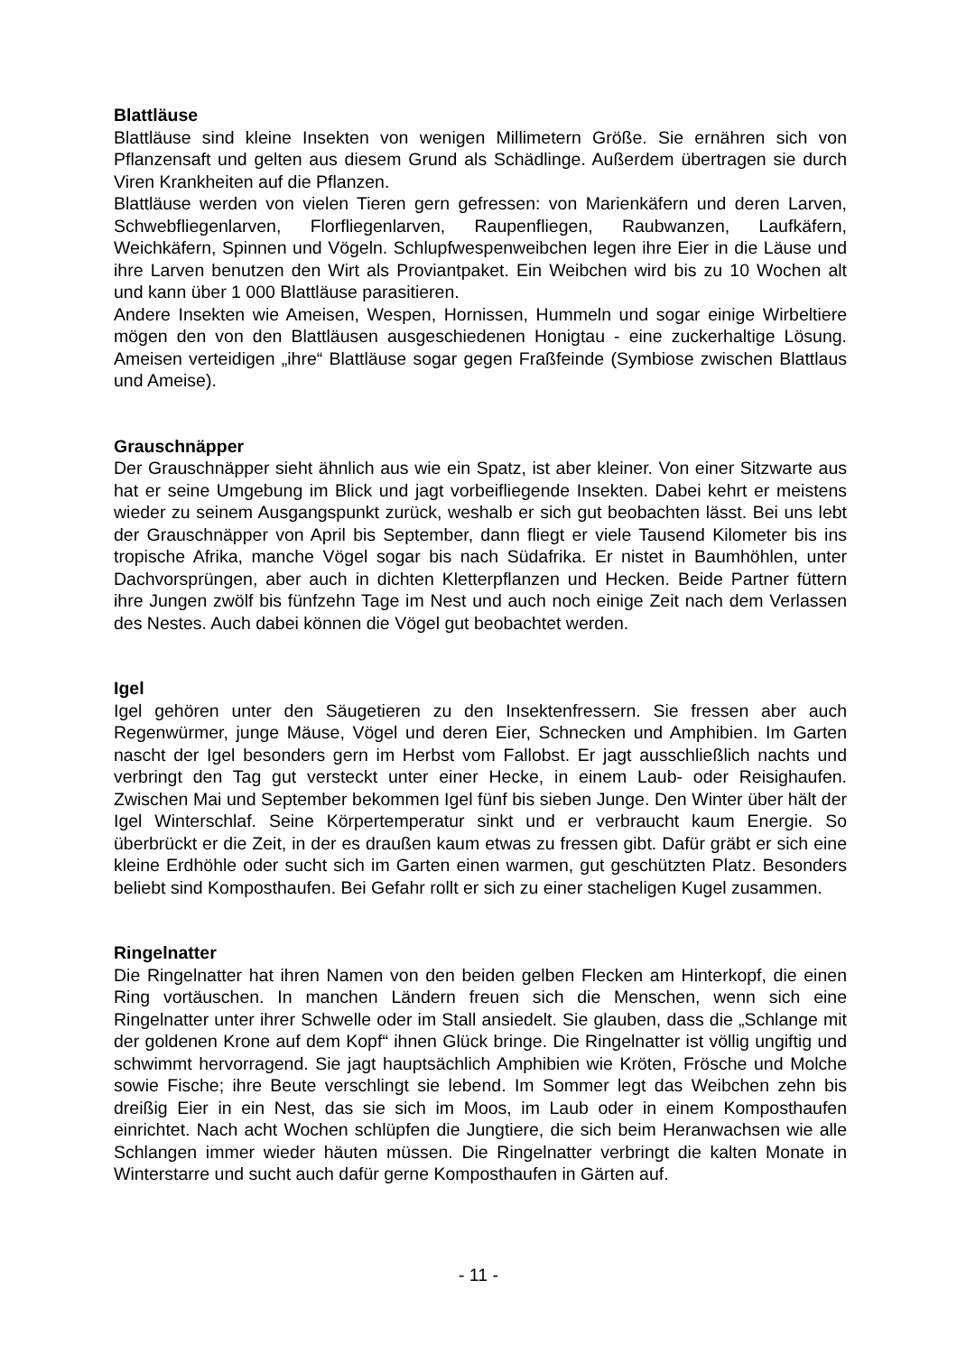Blattläuse
Blattläuse sind kleine Insekten von wenigen Millimetern Größe. Sie ernähren sich von Pflanzensaft und gelten aus diesem Grund als Schädlinge. Außerdem übertragen sie durch Viren Krankheiten auf die Pflanzen.
Blattläuse werden von vielen Tieren gern gefressen: von Marienkäfern und deren Larven, Schwebfliegenlarven, Florfliegenlarven, Raupenfliegen, Raubwanzen, Laufkäfern, Weichkäfern, Spinnen und Vögeln. Schlupfwespenweibchen legen ihre Eier in die Läuse und ihre Larven benutzen den Wirt als Proviantpaket. Ein Weibchen wird bis zu 10 Wochen alt und kann über 1 000 Blattläuse parasitieren.
Andere Insekten wie Ameisen, Wespen, Hornissen, Hummeln und sogar einige Wirbeltiere mögen den von den Blattläusen ausgeschiedenen Honigtau - eine zuckerhaltige Lösung. Ameisen verteidigen „ihre“ Blattläuse sogar gegen Fraßfeinde (Symbiose zwischen Blattlaus und Ameise).
Grauschnäpper
Der Grauschnäpper sieht ähnlich aus wie ein Spatz, ist aber kleiner. Von einer Sitzwarte aus hat er seine Umgebung im Blick und jagt vorbeifliegende Insekten. Dabei kehrt er meistens wieder zu seinem Ausgangspunkt zurück, weshalb er sich gut beobachten lässt. Bei uns lebt der Grauschnäpper von April bis September, dann fliegt er viele Tausend Kilometer bis ins tropische Afrika, manche Vögel sogar bis nach Südafrika. Er nistet in Baumhöhlen, unter Dachvorsprüngen, aber auch in dichten Kletterpflanzen und Hecken. Beide Partner füttern ihre Jungen zwölf bis fünfzehn Tage im Nest und auch noch einige Zeit nach dem Verlassen des Nestes. Auch dabei können die Vögel gut beobachtet werden.
Igel
Igel gehören unter den Säugetieren zu den Insektenfressern. Sie fressen aber auch Regenwürmer, junge Mäuse, Vögel und deren Eier, Schnecken und Amphibien. Im Garten nascht der Igel besonders gern im Herbst vom Fallobst. Er jagt ausschließlich nachts und verbringt den Tag gut versteckt unter einer Hecke, in einem Laub- oder Reisighaufen. Zwischen Mai und September bekommen Igel fünf bis sieben Junge. Den Winter über hält der Igel Winterschlaf. Seine Körpertemperatur sinkt und er verbraucht kaum Energie. So überbrückt er die Zeit, in der es draußen kaum etwas zu fressen gibt. Dafür gräbt er sich eine kleine Erdhöhle oder sucht sich im Garten einen warmen, gut geschützten Platz. Besonders beliebt sind Komposthaufen. Bei Gefahr rollt er sich zu einer stacheligen Kugel zusammen.
Ringelnatter
Die Ringelnatter hat ihren Namen von den beiden gelben Flecken am Hinterkopf, die einen Ring vortäuschen. In manchen Ländern freuen sich die Menschen, wenn sich eine Ringelnatter unter ihrer Schwelle oder im Stall ansiedelt. Sie glauben, dass die „Schlange mit der goldenen Krone auf dem Kopf“ ihnen Glück bringe. Die Ringelnatter ist völlig ungiftig und schwimmt hervorragend. Sie jagt hauptsächlich Amphibien wie Kröten, Frösche und Molche sowie Fische; ihre Beute verschlingt sie lebend. Im Sommer legt das Weibchen zehn bis dreißig Eier in ein Nest, das sie sich im Moos, im Laub oder in einem Komposthaufen einrichtet. Nach acht Wochen schlüpfen die Jungtiere, die sich beim Heranwachsen wie alle Schlangen immer wieder häuten müssen. Die Ringelnatter verbringt die kalten Monate in Winterstarre und sucht auch dafür gerne Komposthaufen in Gärten auf.
- 11 -